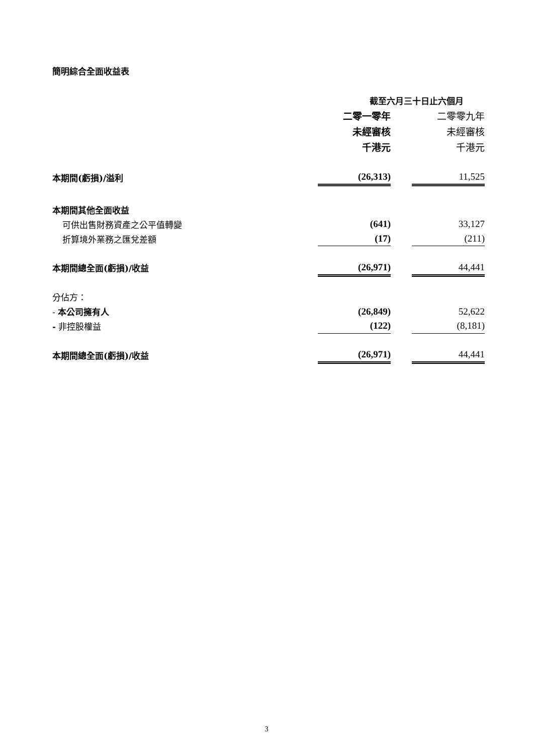簡明綜合全面收益表
| | 截至六月三十日止六個月 | | |
| | 二零一零年 | | 二零零九年 |
| | 未經審核 | | 未經審核 |
| | 千港元 | | 千港元 |
| 本期間(虧損)/溢利 | (26,313) | | 11,525 |
| 本期間其他全面收益 | | | |
| 可供出售財務資產之公平值轉變 | (641) | | 33,127 |
| 折算境外業務之匯兌差額 | (17) | | (211) |
| 本期間總全面(虧損)/收益 | (26,971) | | 44,441 |
| 分佔方： | | | |
| - 本公司擁有人 | (26,849) | | 52,622 |
| - 非控股權益 | (122) | | (8,181) |
| 本期間總全面(虧損)/收益 | (26,971) | | 44,441 |
3